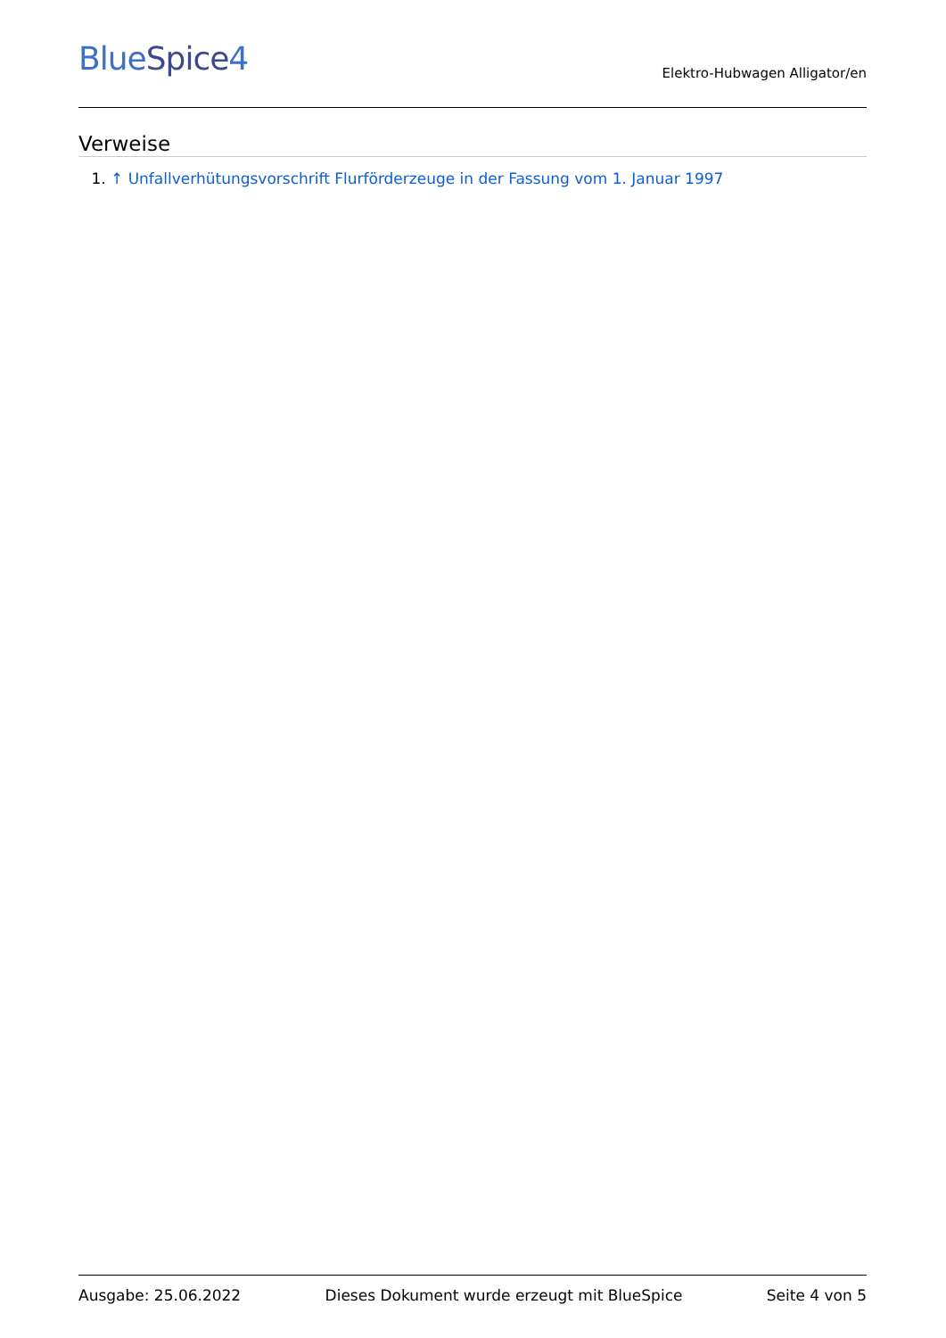BlueSpice4
Elektro-Hubwagen Alligator/en
Verweise
1. ↑ Unfallverhütungsvorschrift Flurförderzeuge in der Fassung vom 1. Januar 1997
Ausgabe: 25.06.2022 Dieses Dokument wurde erzeugt mit BlueSpice Seite 4 von 5